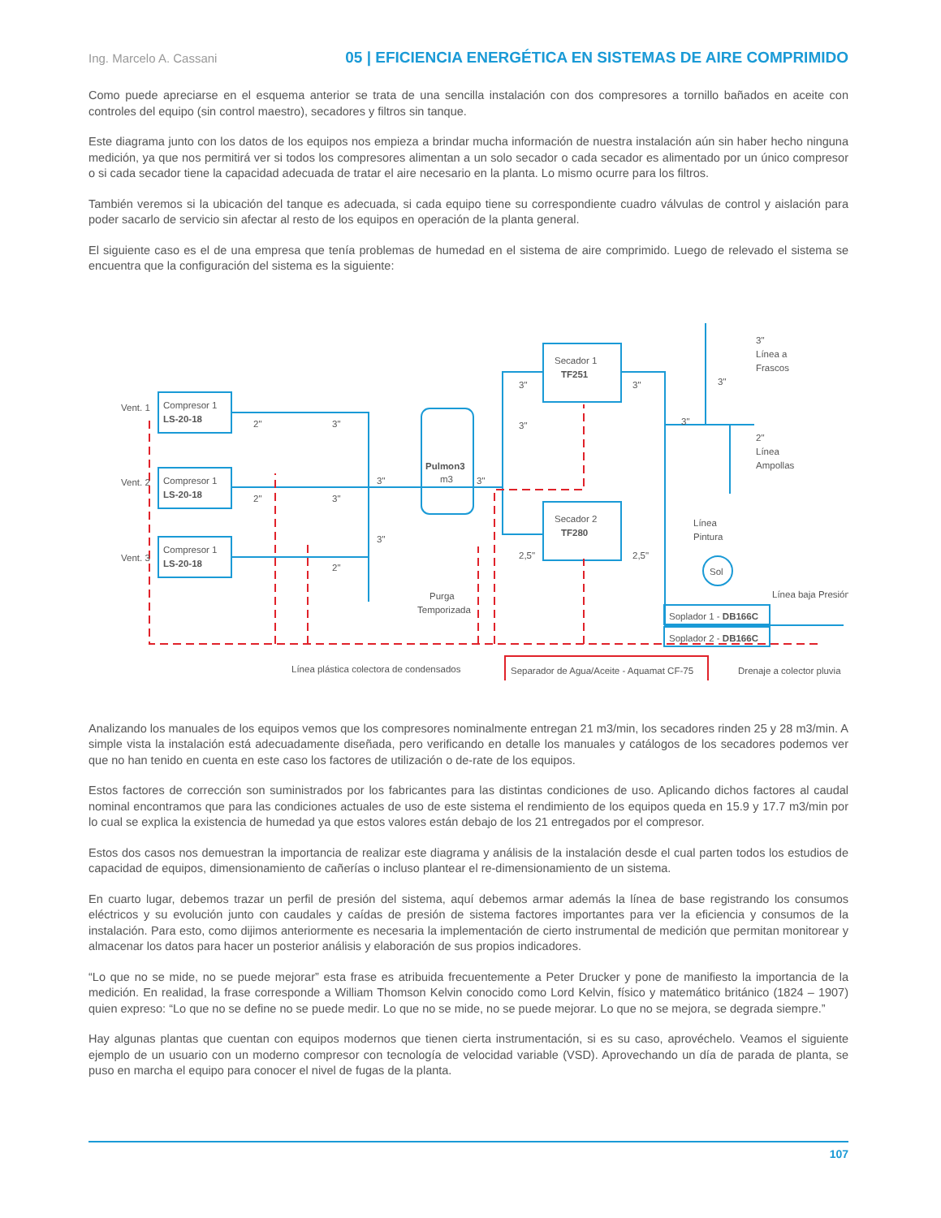Ing. Marcelo A. Cassani 05 | EFICIENCIA ENERGÉTICA EN SISTEMAS DE AIRE COMPRIMIDO
Como puede apreciarse en el esquema anterior se trata de una sencilla instalación con dos compresores a tornillo bañados en aceite con controles del equipo (sin control maestro), secadores y filtros sin tanque.
Este diagrama junto con los datos de los equipos nos empieza a brindar mucha información de nuestra instalación aún sin haber hecho ninguna medición, ya que nos permitirá ver si todos los compresores alimentan a un solo secador o cada secador es alimentado por un único compresor o si cada secador tiene la capacidad adecuada de tratar el aire necesario en la planta. Lo mismo ocurre para los filtros.
También veremos si la ubicación del tanque es adecuada, si cada equipo tiene su correspondiente cuadro válvulas de control y aislación para poder sacarlo de servicio sin afectar al resto de los equipos en operación de la planta general.
El siguiente caso es el de una empresa que tenía problemas de humedad en el sistema de aire comprimido. Luego de relevado el sistema se encuentra que la configuración del sistema es la siguiente:
Vent. 1
Vent. 2
Vent. 3
Compresor 1
LS-20-18
Compresor 1
LS-20-18
Compresor 1
LS-20-18
2"
3"
2"
3"
2"
3"
3"
Pulmon3
m3
3"
Purga
Temporizada
Secador 1
TF251
Secador 2
TF280
3"
3"
3"
2,5"
2,5"
3"
3"
3"
Línea a
Frascos
2"
Línea
Ampollas
Línea
Pintura
Sol
Línea baja Presión
Soplador 1 - DB166C
Soplador 2 - DB166C
Línea plástica colectora de condensados
Separador de Agua/Aceite - Aquamat CF-75
Drenaje a colector pluvia
Analizando los manuales de los equipos vemos que los compresores nominalmente entregan 21 m3/min, los secadores rinden 25 y 28 m3/min. A simple vista la instalación está adecuadamente diseñada, pero verificando en detalle los manuales y catálogos de los secadores podemos ver que no han tenido en cuenta en este caso los factores de utilización o de-rate de los equipos.
Estos factores de corrección son suministrados por los fabricantes para las distintas condiciones de uso. Aplicando dichos factores al caudal nominal encontramos que para las condiciones actuales de uso de este sistema el rendimiento de los equipos queda en 15.9 y 17.7 m3/min por lo cual se explica la existencia de humedad ya que estos valores están debajo de los 21 entregados por el compresor.
Estos dos casos nos demuestran la importancia de realizar este diagrama y análisis de la instalación desde el cual parten todos los estudios de capacidad de equipos, dimensionamiento de cañerías o incluso plantear el re-dimensionamiento de un sistema.
En cuarto lugar, debemos trazar un perfil de presión del sistema, aquí debemos armar además la línea de base registrando los consumos eléctricos y su evolución junto con caudales y caídas de presión de sistema factores importantes para ver la eficiencia y consumos de la instalación. Para esto, como dijimos anteriormente es necesaria la implementación de cierto instrumental de medición que permitan monitorear y almacenar los datos para hacer un posterior análisis y elaboración de sus propios indicadores.
“Lo que no se mide, no se puede mejorar” esta frase es atribuida frecuentemente a Peter Drucker y pone de manifiesto la importancia de la medición. En realidad, la frase corresponde a William Thomson Kelvin conocido como Lord Kelvin, físico y matemático británico (1824 – 1907) quien expreso: “Lo que no se define no se puede medir. Lo que no se mide, no se puede mejorar. Lo que no se mejora, se degrada siempre.”
Hay algunas plantas que cuentan con equipos modernos que tienen cierta instrumentación, si es su caso, aprovéchelo. Veamos el siguiente ejemplo de un usuario con un moderno compresor con tecnología de velocidad variable (VSD). Aprovechando un día de parada de planta, se puso en marcha el equipo para conocer el nivel de fugas de la planta.
107